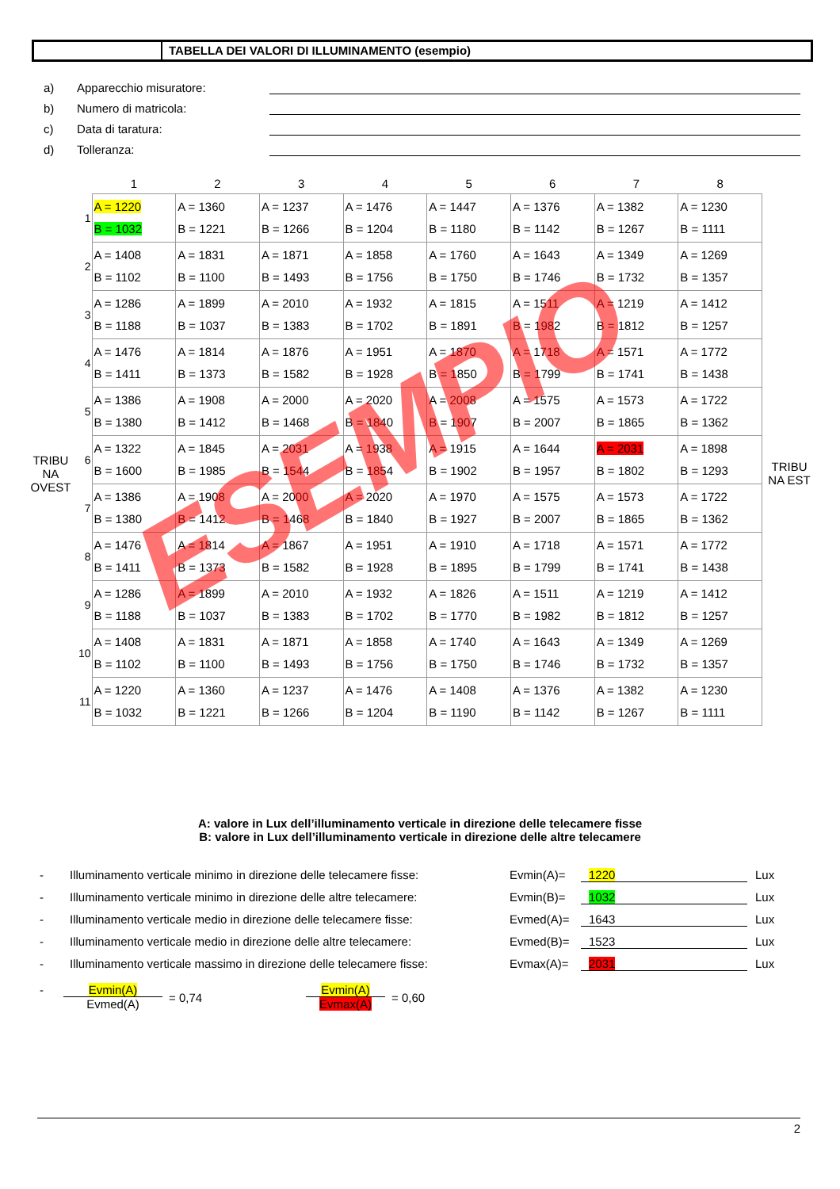TABELLA DEI VALORI DI ILLUMINAMENTO (esempio)
a) Apparecchio misuratore:
b) Numero di matricola:
c) Data di taratura:
d) Tolleranza:
TRIBU NA OVEST
| | 1 | 2 | 3 | 4 | 5 | 6 | 7 | 8 |
| --- | --- | --- | --- | --- | --- | --- | --- | --- |
| 1 | A = 1220 B = 1032 | A = 1360 B = 1221 | A = 1237 B = 1266 | A = 1476 B = 1204 | A = 1447 B = 1180 | A = 1376 B = 1142 | A = 1382 B = 1267 | A = 1230 B = 1111 |
| 2 | A = 1408 B = 1102 | A = 1831 B = 1100 | A = 1871 B = 1493 | A = 1858 B = 1756 | A = 1760 B = 1750 | A = 1643 B = 1746 | A = 1349 B = 1732 | A = 1269 B = 1357 |
| 3 | A = 1286 B = 1188 | A = 1899 B = 1037 | A = 2010 B = 1383 | A = 1932 B = 1702 | A = 1815 B = 1891 | A = 1511 B = 1982 | A = 1219 B = 1812 | A = 1412 B = 1257 |
| 4 | A = 1476 B = 1411 | A = 1814 B = 1373 | A = 1876 B = 1582 | A = 1951 B = 1928 | A = 1870 B = 1850 | A = 1718 B = 1799 | A = 1571 B = 1741 | A = 1772 B = 1438 |
| 5 | A = 1386 B = 1380 | A = 1908 B = 1412 | A = 2000 B = 1468 | A = 2020 B = 1840 | A = 2008 B = 1907 | A = 1575 B = 2007 | A = 1573 B = 1865 | A = 1722 B = 1362 |
| 6 | A = 1322 B = 1600 | A = 1845 B = 1985 | A = 2031 B = 1544 | A = 1938 B = 1854 | A = 1915 B = 1902 | A = 1644 B = 1957 | A = 2031 B = 1802 | A = 1898 B = 1293 |
| 7 | A = 1386 B = 1380 | A = 1908 B = 1412 | A = 2000 B = 1468 | A = 2020 B = 1840 | A = 1970 B = 1927 | A = 1575 B = 2007 | A = 1573 B = 1865 | A = 1722 B = 1362 |
| 8 | A = 1476 B = 1411 | A = 1814 B = 1373 | A = 1867 B = 1582 | A = 1951 B = 1928 | A = 1910 B = 1895 | A = 1718 B = 1799 | A = 1571 B = 1741 | A = 1772 B = 1438 |
| 9 | A = 1286 B = 1188 | A = 1899 B = 1037 | A = 2010 B = 1383 | A = 1932 B = 1702 | A = 1826 B = 1770 | A = 1511 B = 1982 | A = 1219 B = 1812 | A = 1412 B = 1257 |
| 10 | A = 1408 B = 1102 | A = 1831 B = 1100 | A = 1871 B = 1493 | A = 1858 B = 1756 | A = 1740 B = 1750 | A = 1643 B = 1746 | A = 1349 B = 1732 | A = 1269 B = 1357 |
| 11 | A = 1220 B = 1032 | A = 1360 B = 1221 | A = 1237 B = 1266 | A = 1476 B = 1204 | A = 1408 B = 1190 | A = 1376 B = 1142 | A = 1382 B = 1267 | A = 1230 B = 1111 |
TRIBU NA EST
ESEMPIO
A: valore in Lux dell’illuminamento verticale in direzione delle telecamere fisse
B: valore in Lux dell’illuminamento verticale in direzione delle altre telecamere
- Illuminamento verticale minimo in direzione delle telecamere fisse: Evmin(A)= 1220 Lux
- Illuminamento verticale minimo in direzione delle altre telecamere: Evmin(B)= 1032 Lux
- Illuminamento verticale medio in direzione delle telecamere fisse: Evmed(A)= 1643 Lux
- Illuminamento verticale medio in direzione delle altre telecamere: Evmed(B)= 1523 Lux
- Illuminamento verticale massimo in direzione delle telecamere fisse: Evmax(A)= 2031 Lux
- Evmin(A)
Evmed(A) = 0,74 Evmin(A)
Evmax(A) = 0,60
2